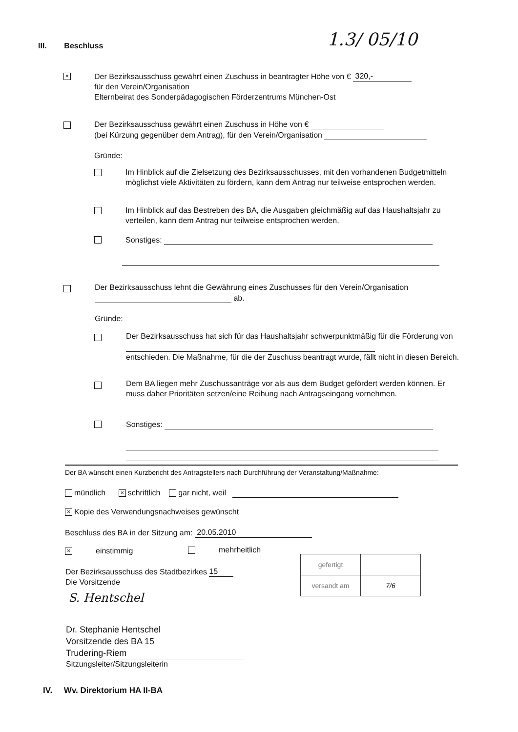III. Beschluss 1.3/ 05/10
×
Der Bezirksausschuss gewährt einen Zuschuss in beantragter Höhe von € 320,-
für den Verein/Organisation
Elternbeirat des Sonderpädagogischen Förderzentrums München-Ost
Der Bezirksausschuss gewährt einen Zuschuss in Höhe von €
(bei Kürzung gegenüber dem Antrag), für den Verein/Organisation
Gründe:
Im Hinblick auf die Zielsetzung des Bezirksausschusses, mit den vorhandenen Budgetmitteln möglichst viele Aktivitäten zu fördern, kann dem Antrag nur teilweise entsprochen werden.
Im Hinblick auf das Bestreben des BA, die Ausgaben gleichmäßig auf das Haushaltsjahr zu verteilen, kann dem Antrag nur teilweise entsprochen werden.
Sonstiges:
Der Bezirksausschuss lehnt die Gewährung eines Zuschusses für den Verein/Organisation
ab.
Gründe:
Der Bezirksausschuss hat sich für das Haushaltsjahr schwerpunktmäßig für die Förderung von
entschieden. Die Maßnahme, für die der Zuschuss beantragt wurde, fällt nicht in diesen Bereich.
Dem BA liegen mehr Zuschussanträge vor als aus dem Budget gefördert werden können. Er muss daher Prioritäten setzen/eine Reihung nach Antragseingang vornehmen.
Sonstiges:
Der BA wünscht einen Kurzbericht des Antragstellers nach Durchführung der Veranstaltung/Maßnahme:
mündlich × schriftlich gar nicht, weil
× Kopie des Verwendungsnachweises gewünscht
Beschluss des BA in der Sitzung am: 20.05.2010
× einstimmig mehrheitlich
Der Bezirksausschuss des Stadtbezirkes 15
Die Vorsitzende
S. Hentschel
Dr. Stephanie Hentschel
Vorsitzende des BA 15
Trudering-Riem
Sitzungsleiter/Sitzungsleiterin
| gefertigt | |
| versandt am | 7/6 |
IV. Wv. Direktorium HA II-BA